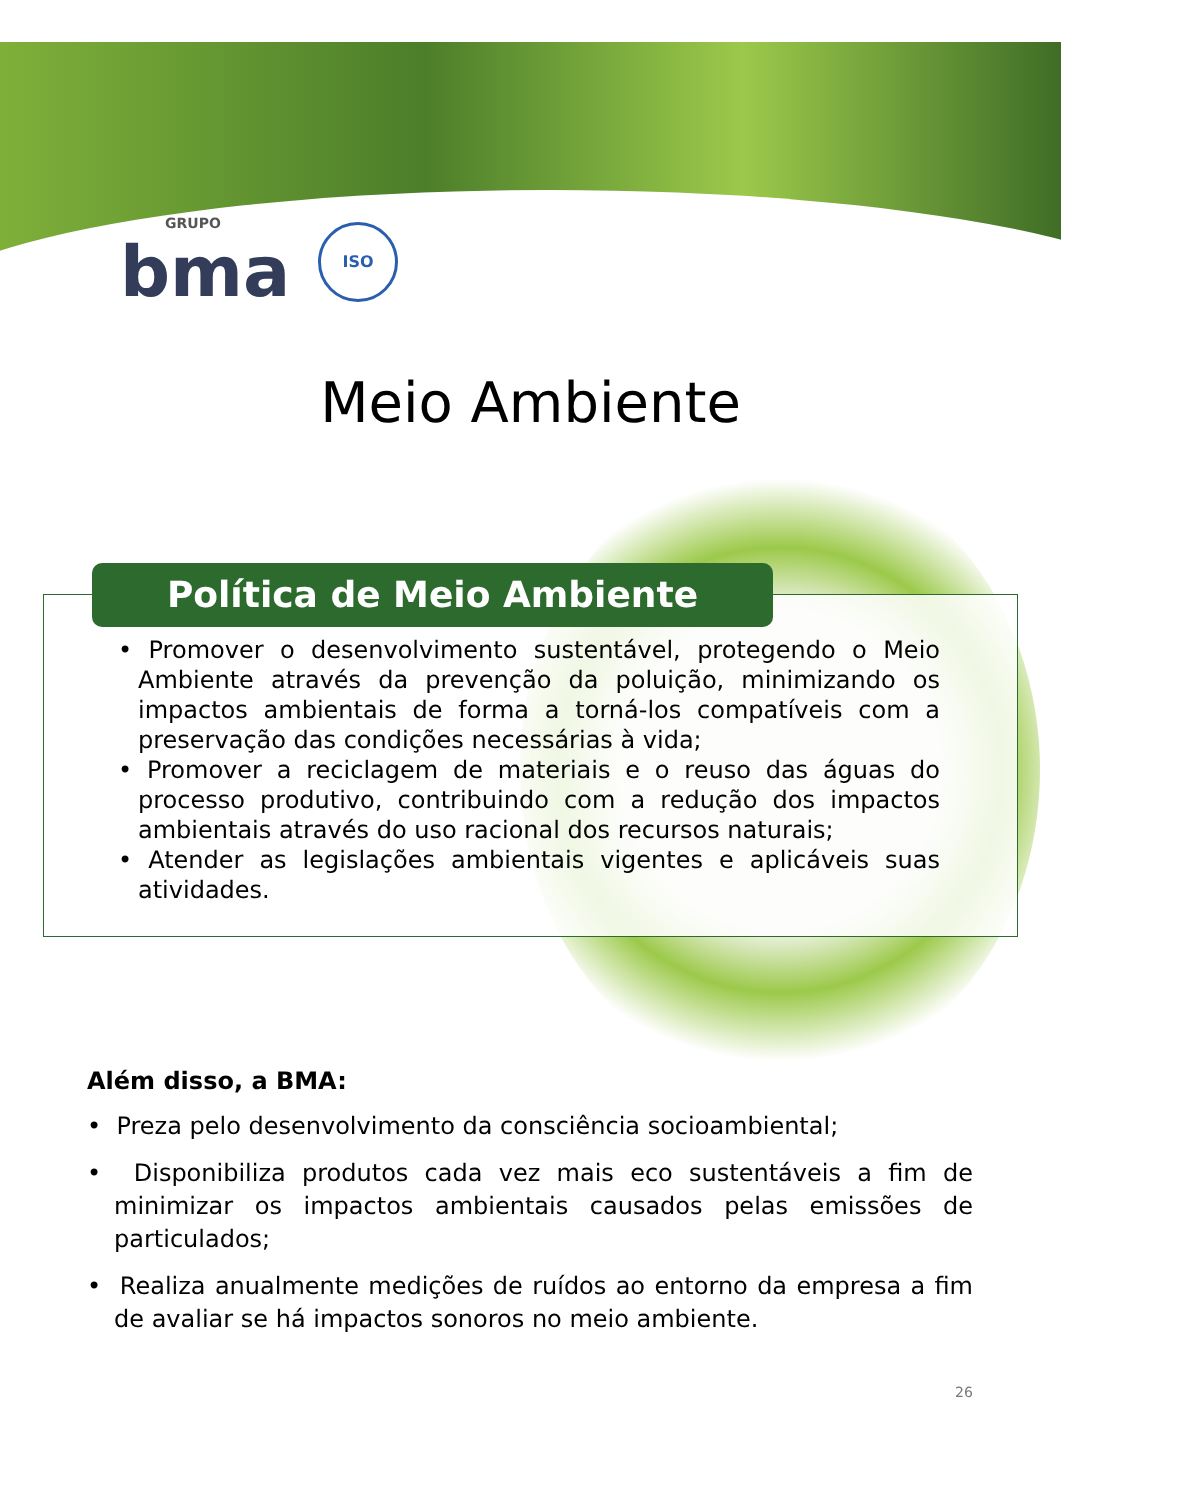GRUPO
bma
ISO
Meio Ambiente
Política de Meio Ambiente
• Promover o desenvolvimento sustentável, protegendo o Meio Ambiente através da prevenção da poluição, minimizando os impactos ambientais de forma a torná-los compatíveis com a preservação das condições necessárias à vida;
• Promover a reciclagem de materiais e o reuso das águas do processo produtivo, contribuindo com a redução dos impactos ambientais através do uso racional dos recursos naturais;
• Atender as legislações ambientais vigentes e aplicáveis suas atividades.
Além disso, a BMA:
• Preza pelo desenvolvimento da consciência socioambiental;
• Disponibiliza produtos cada vez mais eco sustentáveis a fim de minimizar os impactos ambientais causados pelas emissões de particulados;
• Realiza anualmente medições de ruídos ao entorno da empresa a fim de avaliar se há impactos sonoros no meio ambiente.
26